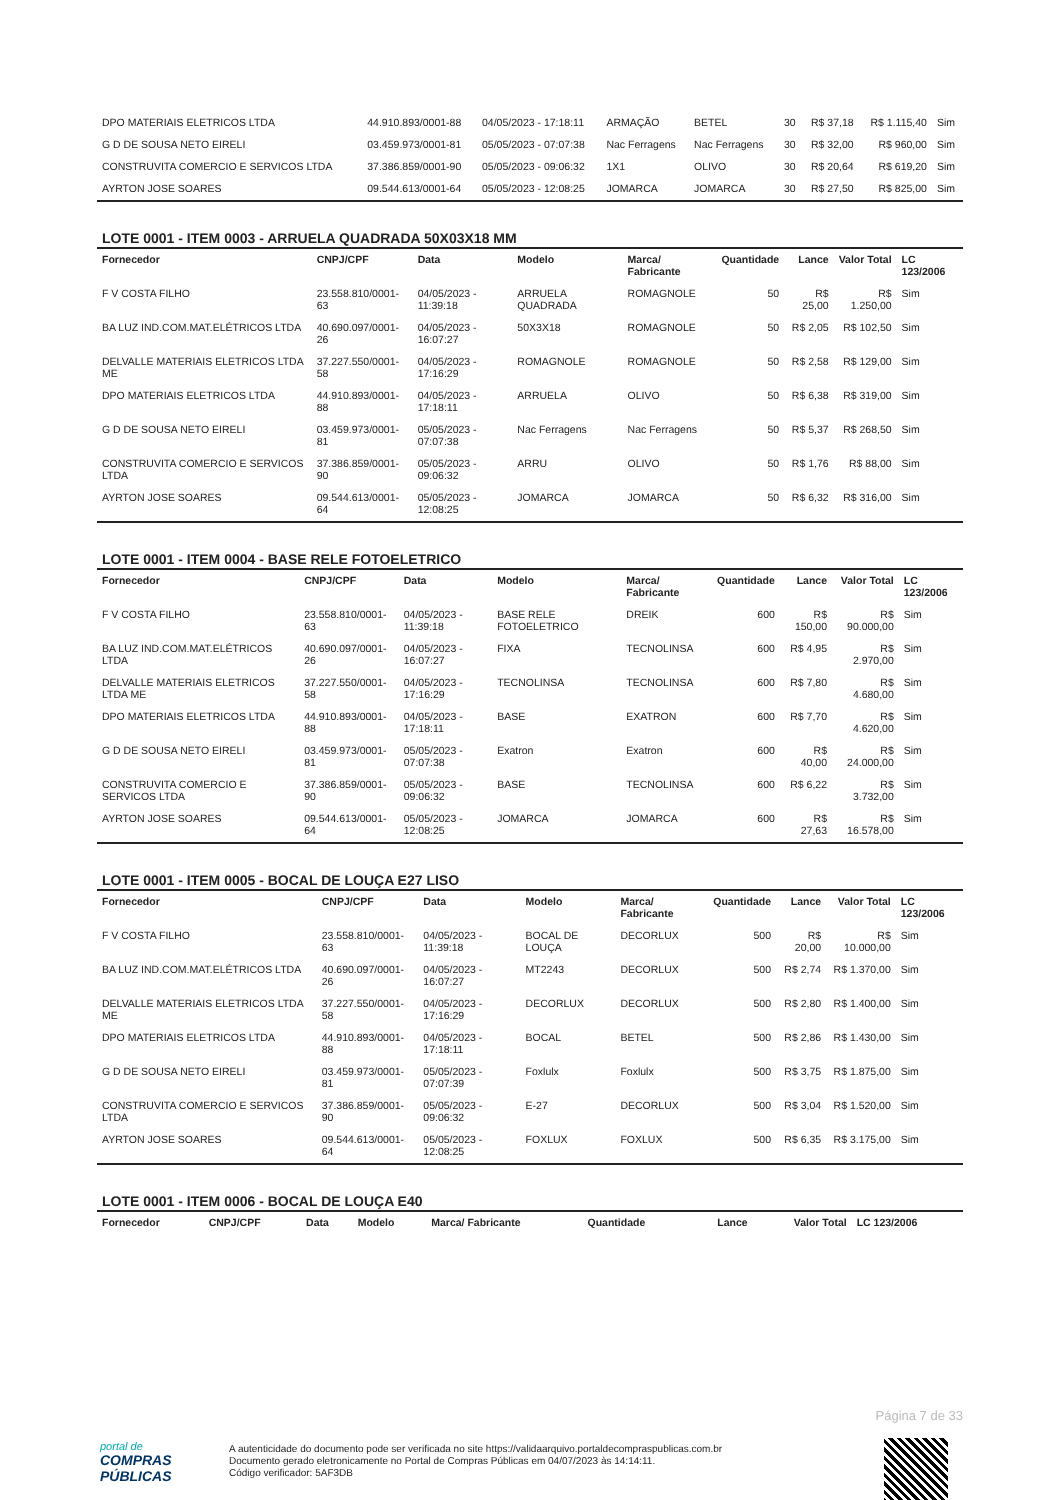| DPO MATERIAIS ELETRICOS LTDA | 44.910.893/0001-88 | 04/05/2023 - 17:18:11 | ARMAÇÃO | BETEL | 30 | R$ 37,18 | R$ 1.115,40 | Sim |
| G D DE SOUSA NETO EIRELI | 03.459.973/0001-81 | 05/05/2023 - 07:07:38 | Nac Ferragens | Nac Ferragens | 30 | R$ 32,00 | R$ 960,00 | Sim |
| CONSTRUVITA COMERCIO E SERVICOS LTDA | 37.386.859/0001-90 | 05/05/2023 - 09:06:32 | 1X1 | OLIVO | 30 | R$ 20,64 | R$ 619,20 | Sim |
| AYRTON JOSE SOARES | 09.544.613/0001-64 | 05/05/2023 - 12:08:25 | JOMARCA | JOMARCA | 30 | R$ 27,50 | R$ 825,00 | Sim |
LOTE 0001 - ITEM 0003 - ARRUELA QUADRADA 50X03X18 MM
| Fornecedor | CNPJ/CPF | Data | Modelo | Marca/ Fabricante | Quantidade | Lance | Valor Total | LC 123/2006 |
| --- | --- | --- | --- | --- | --- | --- | --- | --- |
| F V COSTA FILHO | 23.558.810/0001-63 | 04/05/2023 - 11:39:18 | ARRUELA QUADRADA | ROMAGNOLE | 50 | R$ 25,00 | R$ 1.250,00 | Sim |
| BA LUZ IND.COM.MAT.ELÉTRICOS LTDA | 40.690.097/0001-26 | 04/05/2023 - 16:07:27 | 50X3X18 | ROMAGNOLE | 50 | R$ 2,05 | R$ 102,50 | Sim |
| DELVALLE MATERIAIS ELETRICOS LTDA ME | 37.227.550/0001-58 | 04/05/2023 - 17:16:29 | ROMAGNOLE | ROMAGNOLE | 50 | R$ 2,58 | R$ 129,00 | Sim |
| DPO MATERIAIS ELETRICOS LTDA | 44.910.893/0001-88 | 04/05/2023 - 17:18:11 | ARRUELA | OLIVO | 50 | R$ 6,38 | R$ 319,00 | Sim |
| G D DE SOUSA NETO EIRELI | 03.459.973/0001-81 | 05/05/2023 - 07:07:38 | Nac Ferragens | Nac Ferragens | 50 | R$ 5,37 | R$ 268,50 | Sim |
| CONSTRUVITA COMERCIO E SERVICOS LTDA | 37.386.859/0001-90 | 05/05/2023 - 09:06:32 | ARRU | OLIVO | 50 | R$ 1,76 | R$ 88,00 | Sim |
| AYRTON JOSE SOARES | 09.544.613/0001-64 | 05/05/2023 - 12:08:25 | JOMARCA | JOMARCA | 50 | R$ 6,32 | R$ 316,00 | Sim |
LOTE 0001 - ITEM 0004 - BASE RELE FOTOELETRICO
| Fornecedor | CNPJ/CPF | Data | Modelo | Marca/ Fabricante | Quantidade | Lance | Valor Total | LC 123/2006 |
| --- | --- | --- | --- | --- | --- | --- | --- | --- |
| F V COSTA FILHO | 23.558.810/0001-63 | 04/05/2023 - 11:39:18 | BASE RELE FOTOELETRICO | DREIK | 600 | R$ 150,00 | R$ 90.000,00 | Sim |
| BA LUZ IND.COM.MAT.ELÉTRICOS LTDA | 40.690.097/0001-26 | 04/05/2023 - 16:07:27 | FIXA | TECNOLINSA | 600 | R$ 4,95 | R$ 2.970,00 | Sim |
| DELVALLE MATERIAIS ELETRICOS LTDA ME | 37.227.550/0001-58 | 04/05/2023 - 17:16:29 | TECNOLINSA | TECNOLINSA | 600 | R$ 7,80 | R$ 4.680,00 | Sim |
| DPO MATERIAIS ELETRICOS LTDA | 44.910.893/0001-88 | 04/05/2023 - 17:18:11 | BASE | EXATRON | 600 | R$ 7,70 | R$ 4.620,00 | Sim |
| G D DE SOUSA NETO EIRELI | 03.459.973/0001-81 | 05/05/2023 - 07:07:38 | Exatron | Exatron | 600 | R$ 40,00 | R$ 24.000,00 | Sim |
| CONSTRUVITA COMERCIO E SERVICOS LTDA | 37.386.859/0001-90 | 05/05/2023 - 09:06:32 | BASE | TECNOLINSA | 600 | R$ 6,22 | R$ 3.732,00 | Sim |
| AYRTON JOSE SOARES | 09.544.613/0001-64 | 05/05/2023 - 12:08:25 | JOMARCA | JOMARCA | 600 | R$ 27,63 | R$ 16.578,00 | Sim |
LOTE 0001 - ITEM 0005 - BOCAL DE LOUÇA E27 LISO
| Fornecedor | CNPJ/CPF | Data | Modelo | Marca/ Fabricante | Quantidade | Lance | Valor Total | LC 123/2006 |
| --- | --- | --- | --- | --- | --- | --- | --- | --- |
| F V COSTA FILHO | 23.558.810/0001-63 | 04/05/2023 - 11:39:18 | BOCAL DE LOUÇA | DECORLUX | 500 | R$ 20,00 | R$ 10.000,00 | Sim |
| BA LUZ IND.COM.MAT.ELÉTRICOS LTDA | 40.690.097/0001-26 | 04/05/2023 - 16:07:27 | MT2243 | DECORLUX | 500 | R$ 2,74 | R$ 1.370,00 | Sim |
| DELVALLE MATERIAIS ELETRICOS LTDA ME | 37.227.550/0001-58 | 04/05/2023 - 17:16:29 | DECORLUX | DECORLUX | 500 | R$ 2,80 | R$ 1.400,00 | Sim |
| DPO MATERIAIS ELETRICOS LTDA | 44.910.893/0001-88 | 04/05/2023 - 17:18:11 | BOCAL | BETEL | 500 | R$ 2,86 | R$ 1.430,00 | Sim |
| G D DE SOUSA NETO EIRELI | 03.459.973/0001-81 | 05/05/2023 - 07:07:39 | Foxlulx | Foxlulx | 500 | R$ 3,75 | R$ 1.875,00 | Sim |
| CONSTRUVITA COMERCIO E SERVICOS LTDA | 37.386.859/0001-90 | 05/05/2023 - 09:06:32 | E-27 | DECORLUX | 500 | R$ 3,04 | R$ 1.520,00 | Sim |
| AYRTON JOSE SOARES | 09.544.613/0001-64 | 05/05/2023 - 12:08:25 | FOXLUX | FOXLUX | 500 | R$ 6,35 | R$ 3.175,00 | Sim |
LOTE 0001 - ITEM 0006 - BOCAL DE LOUÇA E40
| Fornecedor | CNPJ/CPF | Data | Modelo | Marca/ Fabricante | Quantidade | Lance | Valor Total | LC 123/2006 |
| --- | --- | --- | --- | --- | --- | --- | --- | --- |
Página 7 de 33
portal de
COMPRAS
PÚBLICAS
A autenticidade do documento pode ser verificada no site https://validaarquivo.portaldecompraspublicas.com.br
Documento gerado eletronicamente no Portal de Compras Públicas em 04/07/2023 às 14:14:11.
Código verificador: 5AF3DB